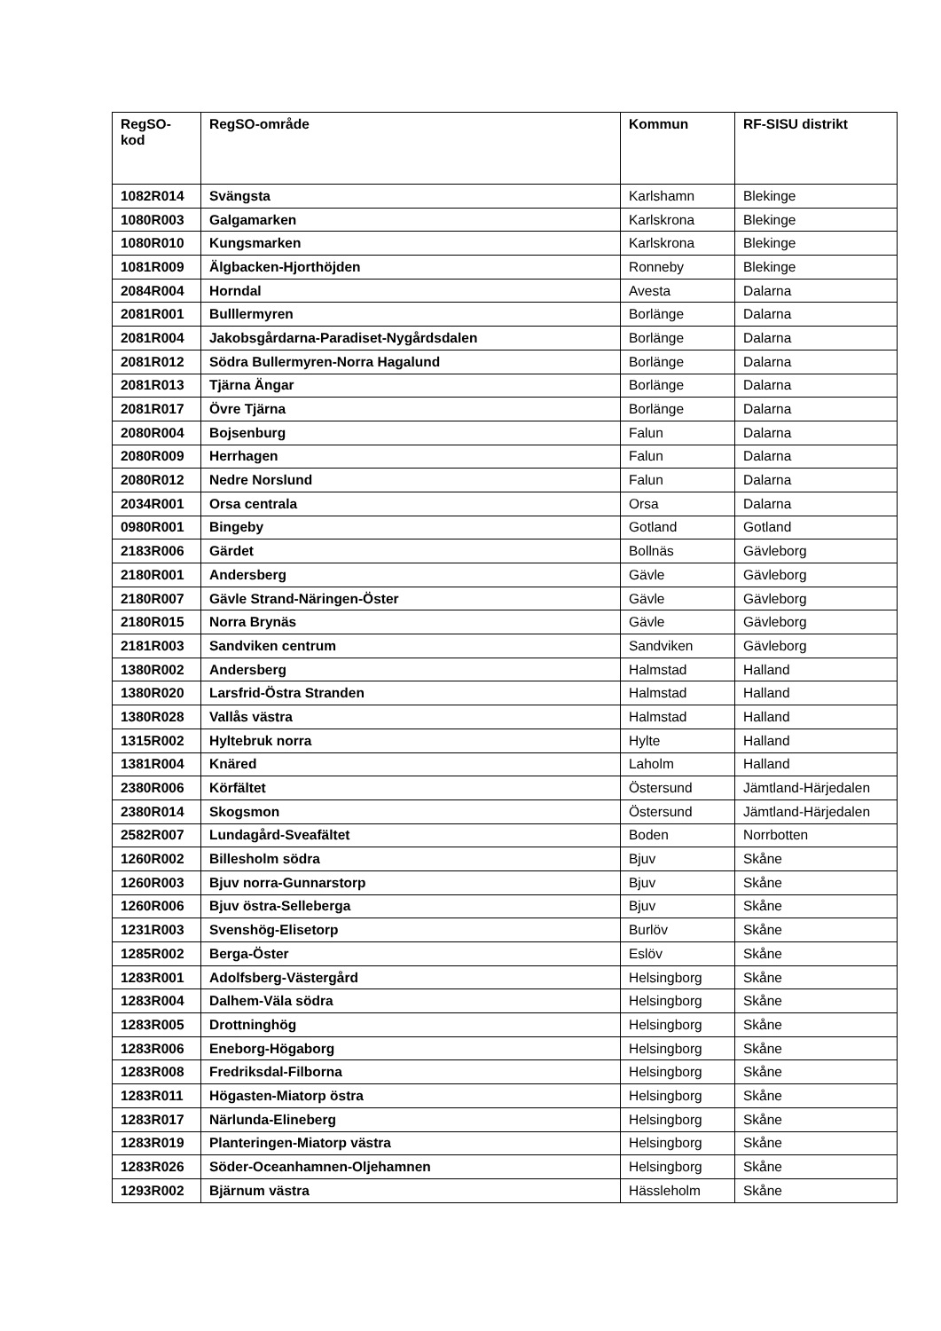| RegSO- kod | RegSO-område | Kommun | RF-SISU distrikt |
| --- | --- | --- | --- |
| 1082R014 | Svängsta | Karlshamn | Blekinge |
| 1080R003 | Galgamarken | Karlskrona | Blekinge |
| 1080R010 | Kungsmarken | Karlskrona | Blekinge |
| 1081R009 | Älgbacken-Hjorthöjden | Ronneby | Blekinge |
| 2084R004 | Horndal | Avesta | Dalarna |
| 2081R001 | Bulllermyren | Borlänge | Dalarna |
| 2081R004 | Jakobsgårdarna-Paradiset-Nygårdsdalen | Borlänge | Dalarna |
| 2081R012 | Södra Bullermyren-Norra Hagalund | Borlänge | Dalarna |
| 2081R013 | Tjärna Ängar | Borlänge | Dalarna |
| 2081R017 | Övre Tjärna | Borlänge | Dalarna |
| 2080R004 | Bojsenburg | Falun | Dalarna |
| 2080R009 | Herrhagen | Falun | Dalarna |
| 2080R012 | Nedre Norslund | Falun | Dalarna |
| 2034R001 | Orsa centrala | Orsa | Dalarna |
| 0980R001 | Bingeby | Gotland | Gotland |
| 2183R006 | Gärdet | Bollnäs | Gävleborg |
| 2180R001 | Andersberg | Gävle | Gävleborg |
| 2180R007 | Gävle Strand-Näringen-Öster | Gävle | Gävleborg |
| 2180R015 | Norra Brynäs | Gävle | Gävleborg |
| 2181R003 | Sandviken centrum | Sandviken | Gävleborg |
| 1380R002 | Andersberg | Halmstad | Halland |
| 1380R020 | Larsfrid-Östra Stranden | Halmstad | Halland |
| 1380R028 | Vallås västra | Halmstad | Halland |
| 1315R002 | Hyltebruk norra | Hylte | Halland |
| 1381R004 | Knäred | Laholm | Halland |
| 2380R006 | Körfältet | Östersund | Jämtland-Härjedalen |
| 2380R014 | Skogsmon | Östersund | Jämtland-Härjedalen |
| 2582R007 | Lundagård-Sveafältet | Boden | Norrbotten |
| 1260R002 | Billesholm södra | Bjuv | Skåne |
| 1260R003 | Bjuv norra-Gunnarstorp | Bjuv | Skåne |
| 1260R006 | Bjuv östra-Selleberga | Bjuv | Skåne |
| 1231R003 | Svenshög-Elisetorp | Burlöv | Skåne |
| 1285R002 | Berga-Öster | Eslöv | Skåne |
| 1283R001 | Adolfsberg-Västergård | Helsingborg | Skåne |
| 1283R004 | Dalhem-Väla södra | Helsingborg | Skåne |
| 1283R005 | Drottninghög | Helsingborg | Skåne |
| 1283R006 | Eneborg-Högaborg | Helsingborg | Skåne |
| 1283R008 | Fredriksdal-Filborna | Helsingborg | Skåne |
| 1283R011 | Högasten-Miatorp östra | Helsingborg | Skåne |
| 1283R017 | Närlunda-Elineberg | Helsingborg | Skåne |
| 1283R019 | Planteringen-Miatorp västra | Helsingborg | Skåne |
| 1283R026 | Söder-Oceanhamnen-Oljehamnen | Helsingborg | Skåne |
| 1293R002 | Bjärnum västra | Hässleholm | Skåne |